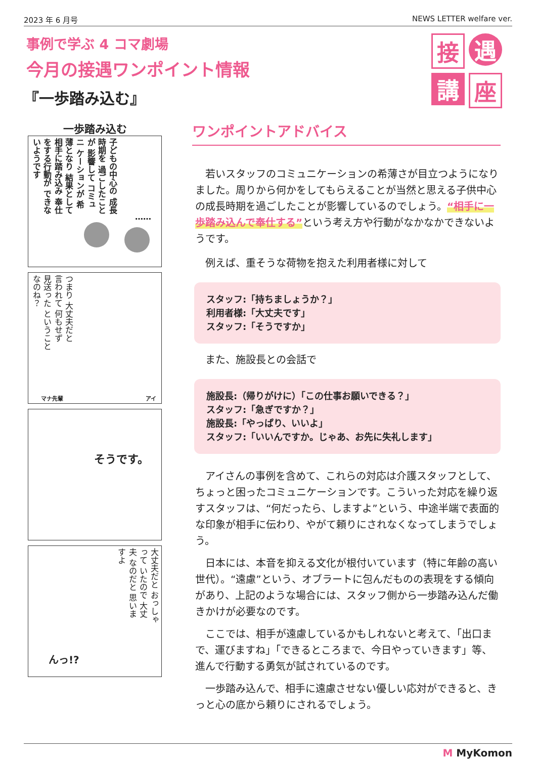2023 年 6 月号 NEWS LETTER welfare ver.
事例で学ぶ 4 コマ劇場
今月の接遇ワンポイント情報
『一歩踏み込む』
接
遇
講
座
一歩踏み込む
子どもの中心の 成長時期を 過ごしたことが 影響して コミュニ ケーションが 希薄となり 結果として 相手に踏み込み 奉仕をする行動が できないようです
……
つまり 大丈夫だと 言われて 何もせず 見送った ということ なのね？
マナ先輩 アイ
そうです。
大丈夫だと おっしゃって いたので 大丈夫 なのだと 思いますよ
んっ!?
ワンポイントアドバイス
若いスタッフのコミュニケーションの希薄さが目立つようになりました。周りから何かをしてもらえることが当然と思える子供中心の成長時期を過ごしたことが影響しているのでしょう。“相手に一歩踏み込んで奉仕する”という考え方や行動がなかなかできないようです。
例えば、重そうな荷物を抱えた利用者様に対して
スタッフ:「持ちましょうか？」
利用者様:「大丈夫です」
スタッフ:「そうですか」
また、施設長との会話で
施設長:（帰りがけに）「この仕事お願いできる？」
スタッフ:「急ぎですか？」
施設長:「やっぱり、いいよ」
スタッフ:「いいんですか。じゃあ、お先に失礼します」
アイさんの事例を含めて、これらの対応は介護スタッフとして、ちょっと困ったコミュニケーションです。こういった対応を繰り返すスタッフは、“何だったら、しますよ”という、中途半端で表面的な印象が相手に伝わり、やがて頼りにされなくなってしまうでしょう。
日本には、本音を抑える文化が根付いています（特に年齢の高い世代）。“遠慮”という、オブラートに包んだものの表現をする傾向があり、上記のような場合には、スタッフ側から一歩踏み込んだ働きかけが必要なのです。
ここでは、相手が遠慮しているかもしれないと考えて、「出口まで、運びますね」「できるところまで、今日やっていきます」等、進んで行動する勇気が試されているのです。
一歩踏み込んで、相手に遠慮させない優しい応対ができると、きっと心の底から頼りにされるでしょう。
M MyKomon